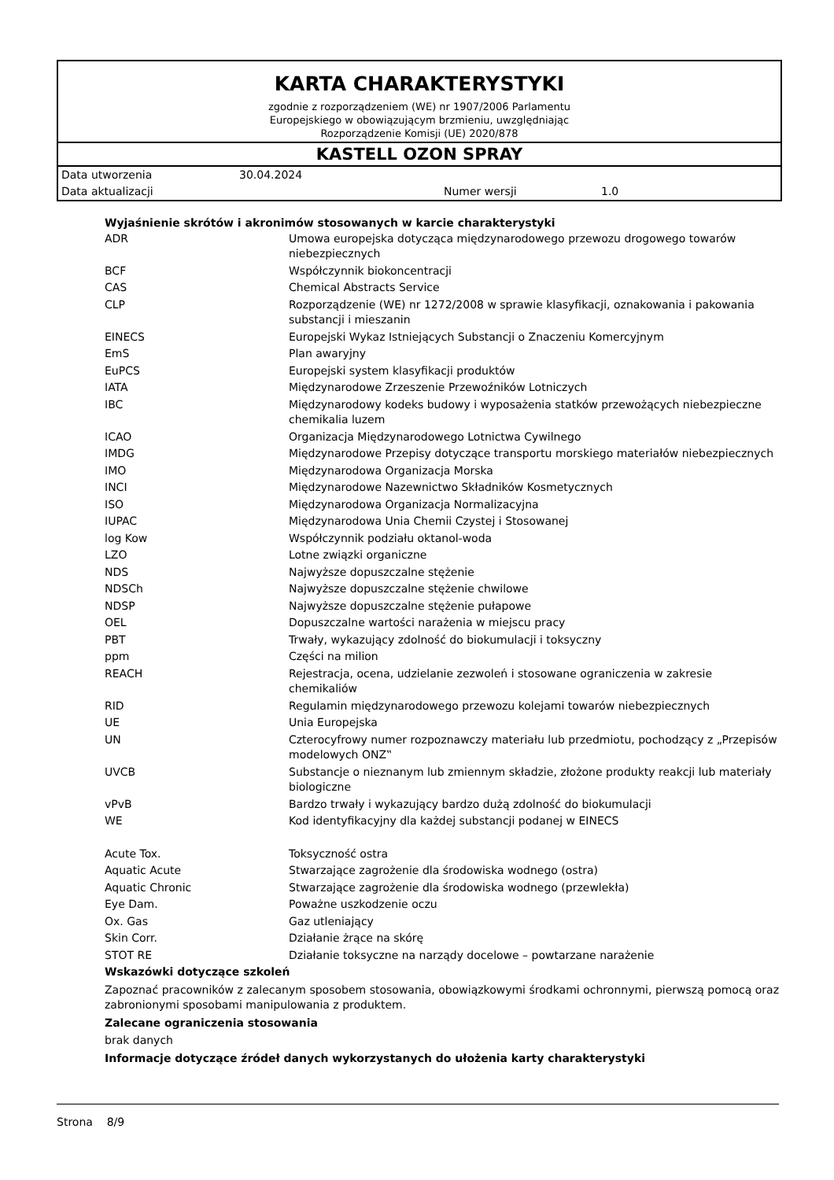KARTA CHARAKTERYSTYKI
zgodnie z rozporządzeniem (WE) nr 1907/2006 Parlamentu
Europejskiego w obowiązującym brzmieniu, uwzględniając
Rozporządzenie Komisji (UE) 2020/878
KASTELL OZON SPRAY
Data utworzenia 30.04.2024
Data aktualizacji Numer wersji 1.0
Wyjaśnienie skrótów i akronimów stosowanych w karcie charakterystyki
| ADR | Umowa europejska dotycząca międzynarodowego przewozu drogowego towarów niebezpiecznych |
| BCF | Współczynnik biokoncentracji |
| CAS | Chemical Abstracts Service |
| CLP | Rozporządzenie (WE) nr 1272/2008 w sprawie klasyfikacji, oznakowania i pakowania substancji i mieszanin |
| EINECS | Europejski Wykaz Istniejących Substancji o Znaczeniu Komercyjnym |
| EmS | Plan awaryjny |
| EuPCS | Europejski system klasyfikacji produktów |
| IATA | Międzynarodowe Zrzeszenie Przewoźników Lotniczych |
| IBC | Międzynarodowy kodeks budowy i wyposażenia statków przewożących niebezpieczne chemikalia luzem |
| ICAO | Organizacja Międzynarodowego Lotnictwa Cywilnego |
| IMDG | Międzynarodowe Przepisy dotyczące transportu morskiego materiałów niebezpiecznych |
| IMO | Międzynarodowa Organizacja Morska |
| INCI | Międzynarodowe Nazewnictwo Składników Kosmetycznych |
| ISO | Międzynarodowa Organizacja Normalizacyjna |
| IUPAC | Międzynarodowa Unia Chemii Czystej i Stosowanej |
| log Kow | Współczynnik podziału oktanol-woda |
| LZO | Lotne związki organiczne |
| NDS | Najwyższe dopuszczalne stężenie |
| NDSCh | Najwyższe dopuszczalne stężenie chwilowe |
| NDSP | Najwyższe dopuszczalne stężenie pułapowe |
| OEL | Dopuszczalne wartości narażenia w miejscu pracy |
| PBT | Trwały, wykazujący zdolność do biokumulacji i toksyczny |
| ppm | Części na milion |
| REACH | Rejestracja, ocena, udzielanie zezwoleń i stosowane ograniczenia w zakresie chemikaliów |
| RID | Regulamin międzynarodowego przewozu kolejami towarów niebezpiecznych |
| UE | Unia Europejska |
| UN | Czterocyfrowy numer rozpoznawczy materiału lub przedmiotu, pochodzący z „Przepisów modelowych ONZ‟ |
| UVCB | Substancje o nieznanym lub zmiennym składzie, złożone produkty reakcji lub materiały biologiczne |
| vPvB | Bardzo trwały i wykazujący bardzo dużą zdolność do biokumulacji |
| WE | Kod identyfikacyjny dla każdej substancji podanej w EINECS |
| Acute Tox. | Toksyczność ostra |
| Aquatic Acute | Stwarzające zagrożenie dla środowiska wodnego (ostra) |
| Aquatic Chronic | Stwarzające zagrożenie dla środowiska wodnego (przewlekła) |
| Eye Dam. | Poważne uszkodzenie oczu |
| Ox. Gas | Gaz utleniający |
| Skin Corr. | Działanie żrące na skórę |
| STOT RE | Działanie toksyczne na narządy docelowe – powtarzane narażenie |
Wskazówki dotyczące szkoleń
Zapoznać pracowników z zalecanym sposobem stosowania, obowiązkowymi środkami ochronnymi, pierwszą pomocą oraz zabronionymi sposobami manipulowania z produktem.
Zalecane ograniczenia stosowania
brak danych
Informacje dotyczące źródeł danych wykorzystanych do ułożenia karty charakterystyki
Strona 8/9